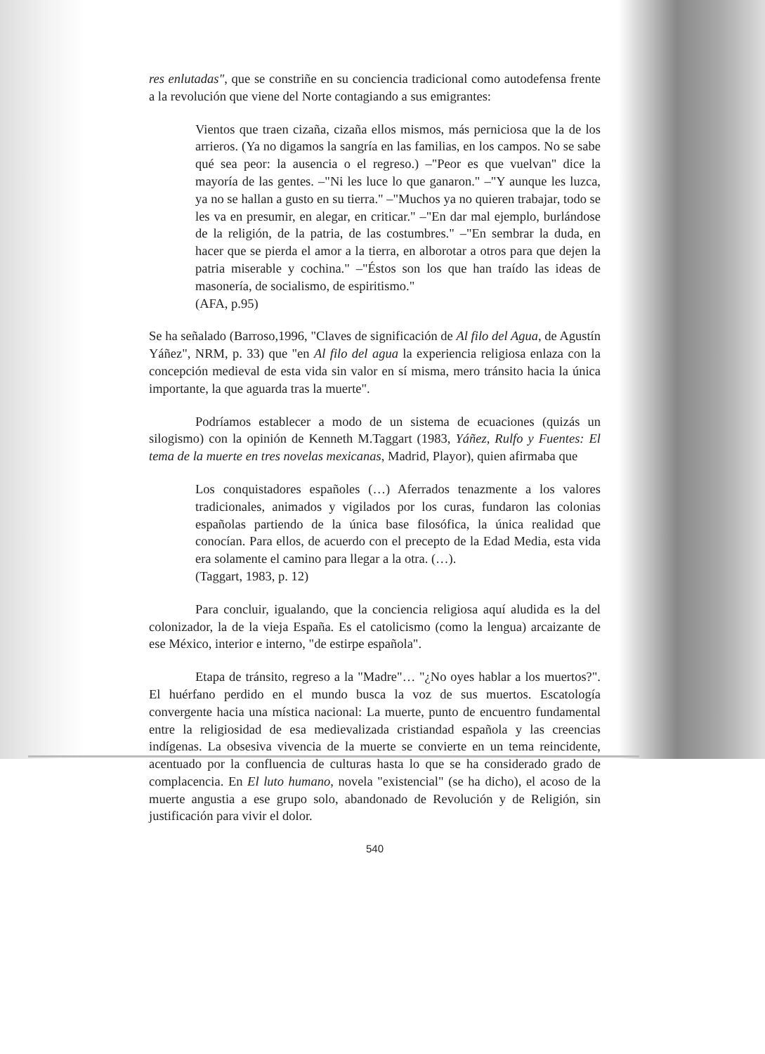res enlutadas", que se constriñe en su conciencia tradicional como autodefensa frente a la revolución que viene del Norte contagiando a sus emigrantes:
Vientos que traen cizaña, cizaña ellos mismos, más perniciosa que la de los arrieros. (Ya no digamos la sangría en las familias, en los campos. No se sabe qué sea peor: la ausencia o el regreso.) –"Peor es que vuelvan" dice la mayoría de las gentes. –"Ni les luce lo que ganaron." –"Y aunque les luzca, ya no se hallan a gusto en su tierra." –"Muchos ya no quieren trabajar, todo se les va en presumir, en alegar, en criticar." –"En dar mal ejemplo, burlándose de la religión, de la patria, de las costumbres." –"En sembrar la duda, en hacer que se pierda el amor a la tierra, en alborotar a otros para que dejen la patria miserable y cochina." –"Éstos son los que han traído las ideas de masonería, de socialismo, de espiritismo."
(AFA, p.95)
Se ha señalado (Barroso,1996, "Claves de significación de Al filo del Agua, de Agustín Yáñez", NRM, p. 33) que "en Al filo del agua la experiencia religiosa enlaza con la concepción medieval de esta vida sin valor en sí misma, mero tránsito hacia la única importante, la que aguarda tras la muerte".
Podríamos establecer a modo de un sistema de ecuaciones (quizás un silogismo) con la opinión de Kenneth M.Taggart (1983, Yáñez, Rulfo y Fuentes: El tema de la muerte en tres novelas mexicanas, Madrid, Playor), quien afirmaba que
Los conquistadores españoles (…) Aferrados tenazmente a los valores tradicionales, animados y vigilados por los curas, fundaron las colonias españolas partiendo de la única base filosófica, la única realidad que conocían. Para ellos, de acuerdo con el precepto de la Edad Media, esta vida era solamente el camino para llegar a la otra. (…).
(Taggart, 1983, p. 12)
Para concluir, igualando, que la conciencia religiosa aquí aludida es la del colonizador, la de la vieja España. Es el catolicismo (como la lengua) arcaizante de ese México, interior e interno, "de estirpe española".
Etapa de tránsito, regreso a la "Madre"… "¿No oyes hablar a los muertos?". El huérfano perdido en el mundo busca la voz de sus muertos. Escatología convergente hacia una mística nacional: La muerte, punto de encuentro fundamental entre la religiosidad de esa medievalizada cristiandad española y las creencias indígenas. La obsesiva vivencia de la muerte se convierte en un tema reincidente, acentuado por la confluencia de culturas hasta lo que se ha considerado grado de complacencia. En El luto humano, novela "existencial" (se ha dicho), el acoso de la muerte angustia a ese grupo solo, abandonado de Revolución y de Religión, sin justificación para vivir el dolor.
540